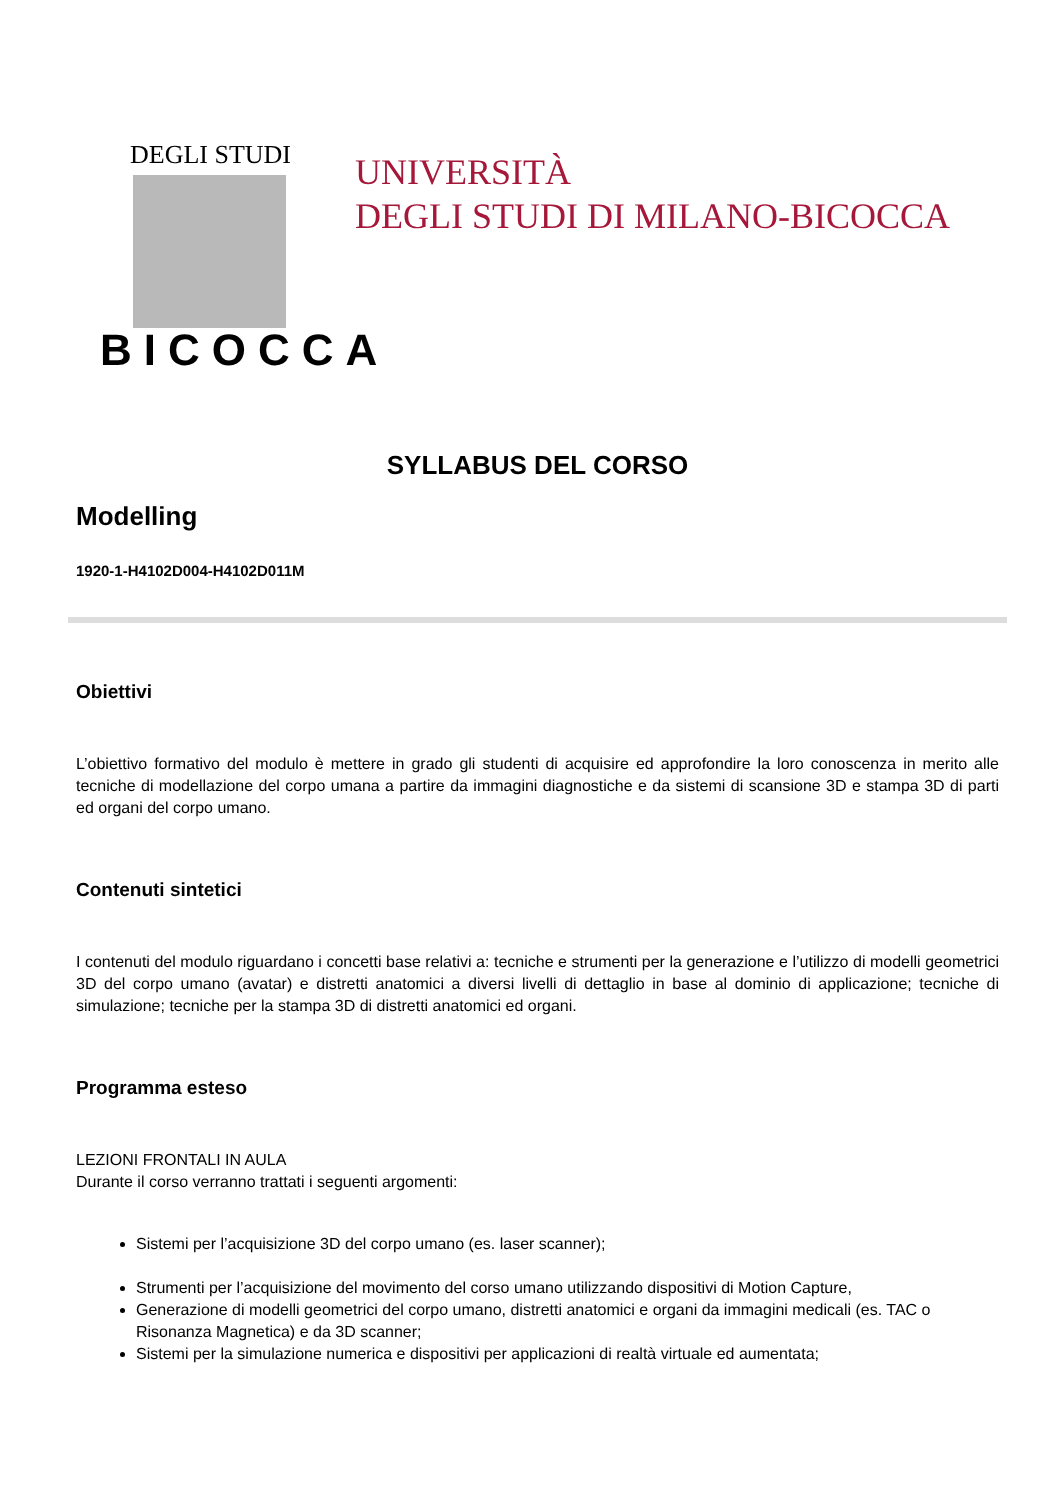DEGLI STUDI
BICOCCA
UNIVERSITÀ
DEGLI STUDI DI MILANO-BICOCCA
SYLLABUS DEL CORSO
Modelling
1920-1-H4102D004-H4102D011M
Obiettivi
L’obiettivo formativo del modulo è mettere in grado gli studenti di acquisire ed approfondire la loro conoscenza in merito alle tecniche di modellazione del corpo umana a partire da immagini diagnostiche e da sistemi di scansione 3D e stampa 3D di parti ed organi del corpo umano.
Contenuti sintetici
I contenuti del modulo riguardano i concetti base relativi a: tecniche e strumenti per la generazione e l’utilizzo di modelli geometrici 3D del corpo umano (avatar) e distretti anatomici a diversi livelli di dettaglio in base al dominio di applicazione; tecniche di simulazione; tecniche per la stampa 3D di distretti anatomici ed organi.
Programma esteso
LEZIONI FRONTALI IN AULA
Durante il corso verranno trattati i seguenti argomenti:
Sistemi per l’acquisizione 3D del corpo umano (es. laser scanner);
Strumenti per l’acquisizione del movimento del corso umano utilizzando dispositivi di Motion Capture,
Generazione di modelli geometrici del corpo umano, distretti anatomici e organi da immagini medicali (es. TAC o Risonanza Magnetica) e da 3D scanner;
Sistemi per la simulazione numerica e dispositivi per applicazioni di realtà virtuale ed aumentata;